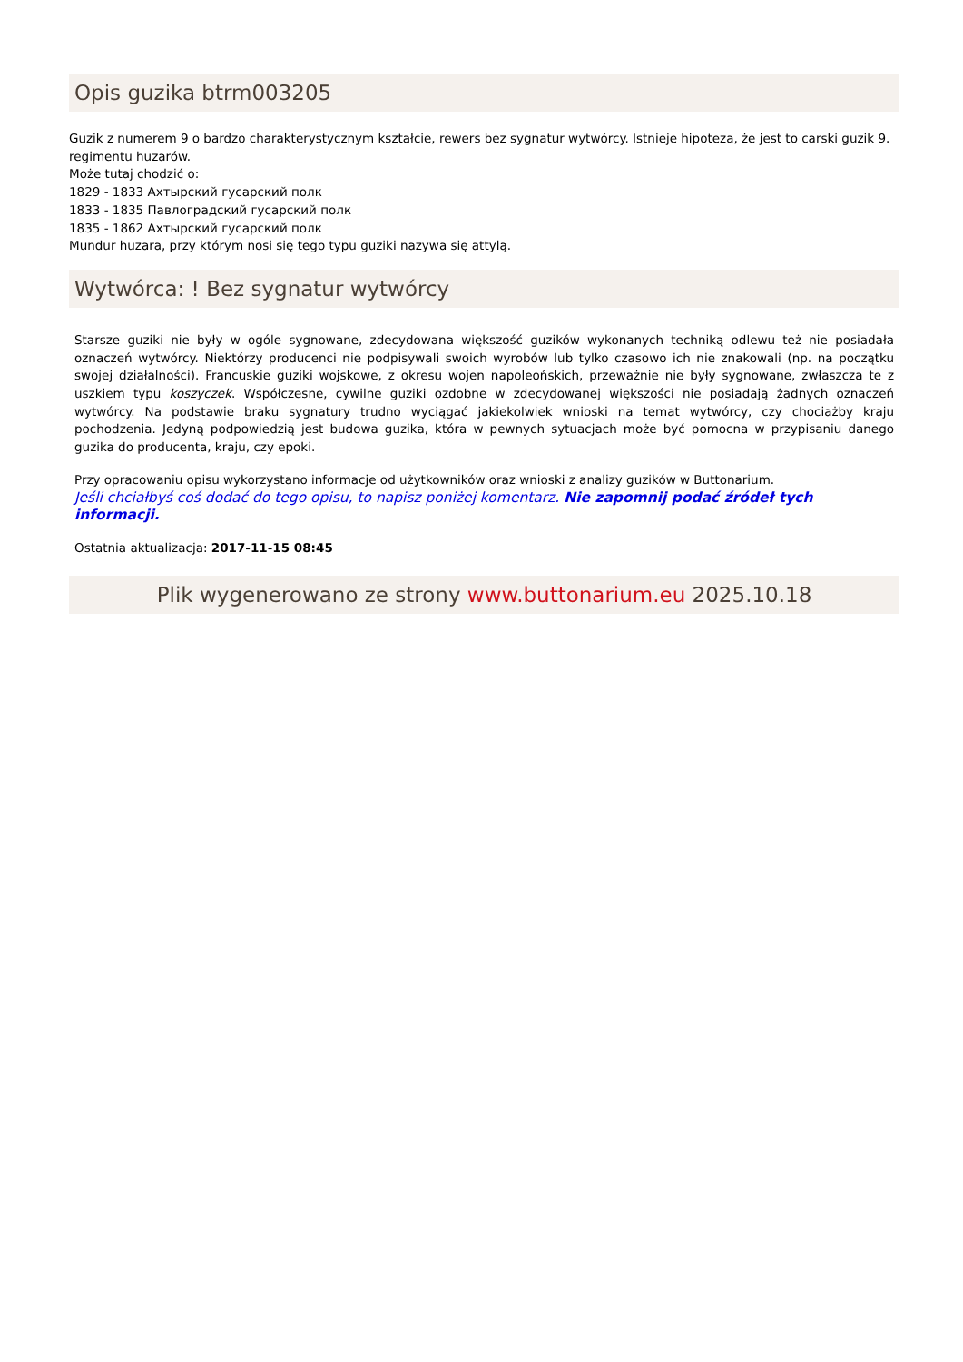Opis guzika btrm003205
Guzik z numerem 9 o bardzo charakterystycznym kształcie, rewers bez sygnatur wytwórcy. Istnieje hipoteza, że jest to carski guzik 9. regimentu huzarów.
Może tutaj chodzić o:
1829 - 1833 Ахтырский гусарский полк
1833 - 1835 Павлоградский гусарский полк
1835 - 1862 Ахтырский гусарский полк
Mundur huzara, przy którym nosi się tego typu guziki nazywa się attylą.
Wytwórca: ! Bez sygnatur wytwórcy
Starsze guziki nie były w ogóle sygnowane, zdecydowana większość guzików wykonanych techniką odlewu też nie posiadała oznaczeń wytwórcy. Niektórzy producenci nie podpisywali swoich wyrobów lub tylko czasowo ich nie znakowali (np. na początku swojej działalności). Francuskie guziki wojskowe, z okresu wojen napoleońskich, przeważnie nie były sygnowane, zwłaszcza te z uszkiem typu koszyczek. Współczesne, cywilne guziki ozdobne w zdecydowanej większości nie posiadają żadnych oznaczeń wytwórcy. Na podstawie braku sygnatury trudno wyciągać jakiekolwiek wnioski na temat wytwórcy, czy chociażby kraju pochodzenia. Jedyną podpowiedzią jest budowa guzika, która w pewnych sytuacjach może być pomocna w przypisaniu danego guzika do producenta, kraju, czy epoki.
Przy opracowaniu opisu wykorzystano informacje od użytkowników oraz wnioski z analizy guzików w Buttonarium.
Jeśli chciałbyś coś dodać do tego opisu, to napisz poniżej komentarz. Nie zapomnij podać źródeł tych informacji.
Ostatnia aktualizacja: 2017-11-15 08:45
Plik wygenerowano ze strony www.buttonarium.eu 2025.10.18